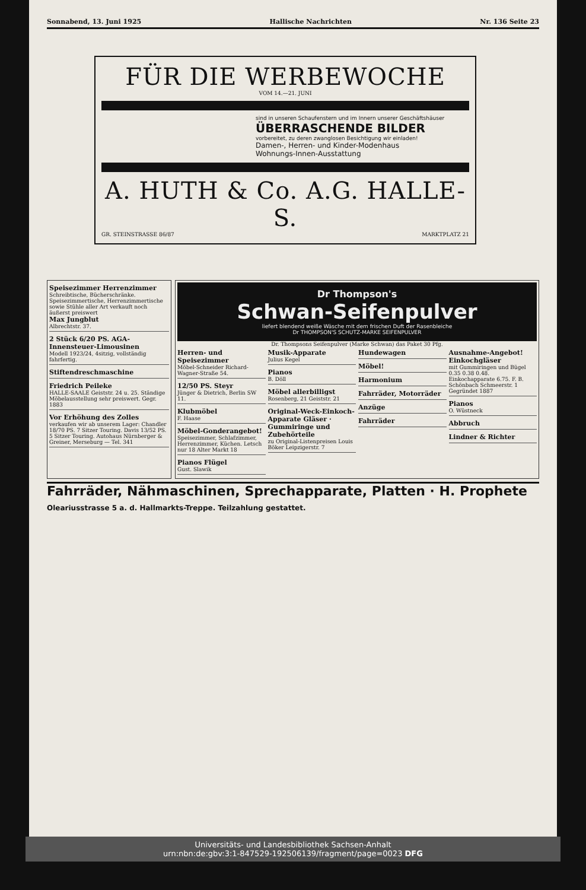Sonnabend, 13. Juni 1925 Hallische Nachrichten Nr. 136 Seite 23
FÜR DIE WERBEWOCHE
VOM 14.—21. JUNI
sind in unseren Schaufenstern und im Innern unserer Geschäftshäuser
ÜBERRASCHENDE BILDER
vorbereitet, zu deren zwanglosen Besichtigung wir einladen!
Damen-, Herren- und Kinder-Modenhaus
Wohnungs-Innen-Ausstattung
A. HUTH & Co. A.G. HALLE-S.
GR. STEINSTRASSE 86/87 MARKTPLATZ 21
Speisezimmer Herrenzimmer
Schreibtische, Bücherschränke. Speisezimmertische, Herrenzimmertische sowie Stühle aller Art verkauft noch äußerst preiswert
Max Jungblut
Albrechtstr. 37.
2 Stück 6/20 PS. AGA-Innensteuer-Limousinen
Modell 1923/24, 4sitzig, vollständig fahrfertig.
Stiftendreschmaschine
Friedrich Peileke
HALLE-SAALE Geiststr. 24 u. 25. Ständige Möbelausstellung sehr preiswert. Gegr. 1883
Vor Erhöhung des Zolles
verkaufen wir ab unserem Lager: Chandler 18/70 PS. 7 Sitzer Touring. Davis 13/52 PS. 5 Sitzer Touring. Autohaus Nürnberger & Greiner, Merseburg — Tel. 341
Dr Thompson's
Schwan-Seifenpulver
liefert blendend weiße Wäsche mit dem frischen Duft der Rasenbleiche
Dr THOMPSON'S SCHUTZ-MARKE SEIFENPULVER
Dr. Thompsons Seifenpulver (Marke Schwan) das Paket 30 Pfg.
Herren- und Speisezimmer
Möbel-Schneider Richard-Wagner-Straße 54.
12/50 PS. Steyr
Jünger & Dietrich, Berlin SW 11.
Klubmöbel
F. Haase
Möbel-Gonderangebot!
Speisezimmer, Schlafzimmer, Herrenzimmer, Küchen. Letsch nur 18 Alter Markt 18
Pianos Flügel
Gust. Slawik
Musik-Apparate
Julius Kegel
Pianos
B. Döll
Möbel allerbilligst
Rosenberg, 21 Geiststr. 21
Original-Weck-Einkoch-Apparate Gläser · Gummiringe und Zubehörteile
zu Original-Listenpreisen Louis Böker Leipzigerstr. 7
Hundewagen
Möbel!
Harmonium
Fahrräder, Motorräder
Anzüge
Fahrräder
Ausnahme-Angebot! Einkochgläser
mit Gummiringen und Bügel 0.35 0.38 0.48. Einkochapparate 6.75. F. B. Schönbach Schmeerstr. 1 Gegründet 1887
Pianos
O. Wüstneck
Abbruch
Lindner & Richter
Fahrräder, Nähmaschinen, Sprechapparate, Platten · H. Prophete Oleariusstrasse 5 a. d. Hallmarkts-Treppe. Teilzahlung gestattet.
Universitäts- und Landesbibliothek Sachsen-Anhalt
urn:nbn:de:gbv:3:1-847529-192506139/fragment/page=0023 DFG